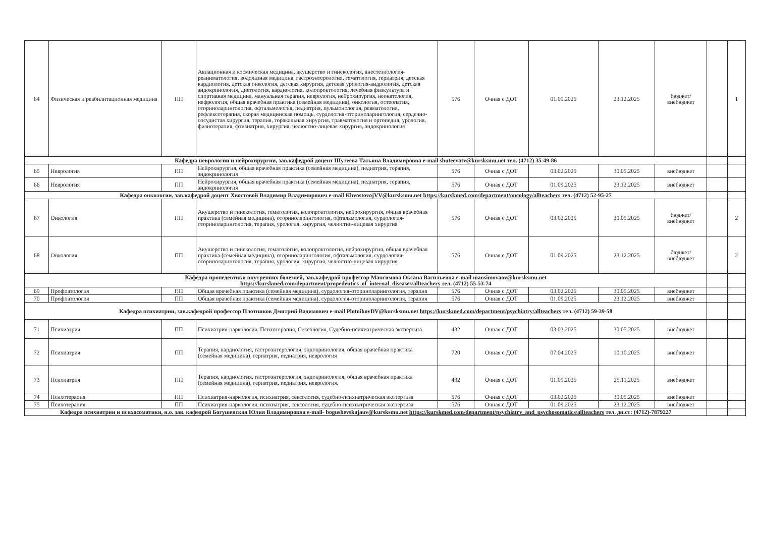| 64 | Физическая и реабилитационная медицина | ПП | Авиационная и космическая медицина, акушерство и гинекология, анестезиология-реаниматология, водолазная медицина, гастроэнтерология, гематология, гериатрия, детская кардиология, детская онкология, детская хирургия, детская урология-андрология, детская эндокринология, диетология, кардиология, колопроктология, лечебная физкультура и спортивная медицина, мануальная терапия, неврология, нейрохирургия, неонатология, нефрология, общая врачебная практика (семейная медицина), онкология, остеопатия, оториноларингология, офтальмология, педиатрия, пульмонология, ревматология, рефлексотерапия, скорая медицинская помощь, сурдология-оториноларингология, сердечно-сосудистая хирургия, терапия, торакальная хирургия, травматология и ортопедия, урология, физиотерапия, фтизиатрия, хирургия, челюстно-лицевая хирургия, эндокринология | 576 | Очная с ДОТ | 01.09.2025 | 23.12.2025 | бюджет/ внебюджет | | 1 |
| Кафедра неврологии и нейрохирургии, зав.кафедрой доцент Шутеева Татьяна Владимировна e-mail shuteevatv@kursksmu.net тел. (4712) 35-49-86 | | | | | | | | | | |
| 65 | Неврология | ПП | Нейрохирургия, общая врачебная практика (семейная медицина), педиатрия, терапия, эндокринология | 576 | Очная с ДОТ | 03.02.2025 | 30.05.2025 | внебюджет | | |
| 66 | Неврология | ПП | Нейрохирургия, общая врачебная практика (семейная медицина), педиатрия, терапия, эндокринология | 576 | Очная с ДОТ | 01.09.2025 | 23.12.2025 | внебюджет | | |
| Кафедра онкологии, зав.кафедрой доцент Хвостовой Владимир Владимирович e-mail KhvostovojVV@kursksmu.net https://kurskmed.com/department/oncology/allteachers тел. (4712) 52-95-27 | | | | | | | | | | |
| 67 | Онкология | ПП | Акушерство и гинекология, гематология, колопроктология, нейрохирургия, общая врачебная практика (семейная медицина), оториноларингология, офтальмология, сурдология-оториноларингология, терапия, урология, хирургия, челюстно-лицевая хирургия | 576 | Очная с ДОТ | 03.02.2025 | 30.05.2025 | бюджет/ внебюджет | | 2 |
| 68 | Онкология | ПП | Акушерство и гинекология, гематология, колопроктология, нейрохирургия, общая врачебная практика (семейная медицина), оториноларингология, офтальмология, сурдология-оториноларингология, терапия, урология, хирургия, челюстно-лицевая хирургия | 576 | Очная с ДОТ | 01.09.2025 | 23.12.2025 | бюджет/ внебюджет | | 2 |
| Кафедра пропедевтики внутренних болезней, зав.кафедрой профессор Мансимова Оксана Васильевна e-mail mansimovaov@kursksmu.net https://kurskmed.com/department/propedeutics_of_internal_diseases/allteachers тел. (4712) 55-53-74 | | | | | | | | | | |
| 69 | Профпатология | ПП | Общая врачебная практика (семейная медицина), сурдология-оториноларингология, терапия | 576 | Очная с ДОТ | 03.02.2025 | 30.05.2025 | внебюджет | | |
| 70 | Профпатология | ПП | Общая врачебная практика (семейная медицина), сурдология-оториноларингология, терапия | 576 | Очная с ДОТ | 01.09.2025 | 23.12.2025 | внебюджет | | |
| Кафедра психиатрии, зав.кафедрой профессор Плотников Дмитрий Вадимович e-mail PlotnikovDV@kursksmu.net https://kurskmed.com/department/psychiatry/allteachers тел. (4712) 59-39-58 | | | | | | | | | | |
| 71 | Психиатрия | ПП | Психиатрия-наркология, Психотерапия, Сексология, Судебно-психиатрическая экспертиза. | 432 | Очная с ДОТ | 03.03.2025 | 30.05.2025 | внебюджет | | |
| 72 | Психиатрия | ПП | Терапия, кардиология, гастроэнтерология, эндокринология, общая врачебная практика (семейная медицина), гериатрия, педиатрия, неврология | 720 | Очная с ДОТ | 07.04.2025 | 10.10.2025 | внебюджет | | |
| 73 | Психиатрия | ПП | Терапия, кардиология, гастроэнтерология, эндокринология, общая врачебная практика (семейная медицина), гериатрия, педиатрия, неврология. | 432 | Очная с ДОТ | 01.09.2025 | 25.11.2025 | внебюджет | | |
| 74 | Психотерапия | ПП | Психиатрия-наркология, психиатрия, сексология, судебно-психиатрическая экспертиза | 576 | Очная с ДОТ | 03.02.2025 | 30.05.2025 | внебюджет | | |
| 75 | Психотерапия | ПП | Психиатрия-наркология, психиатрия, сексология, судебно-психиатрическая экспертиза | 576 | Очная с ДОТ | 01.09.2025 | 23.12.2025 | внебюджет | | |
| Кафедра психиатрии и психосоматики, и.о. зав. кафедрой Богушевская Юлия Владимировна e-mail- bogushevskajauv@kursksmu.net https://kurskmed.com/department/psychiatry_and_psychosomatics/allteachers тел. дн.ст: (4712)-7879227 | | | | | | | | | | |